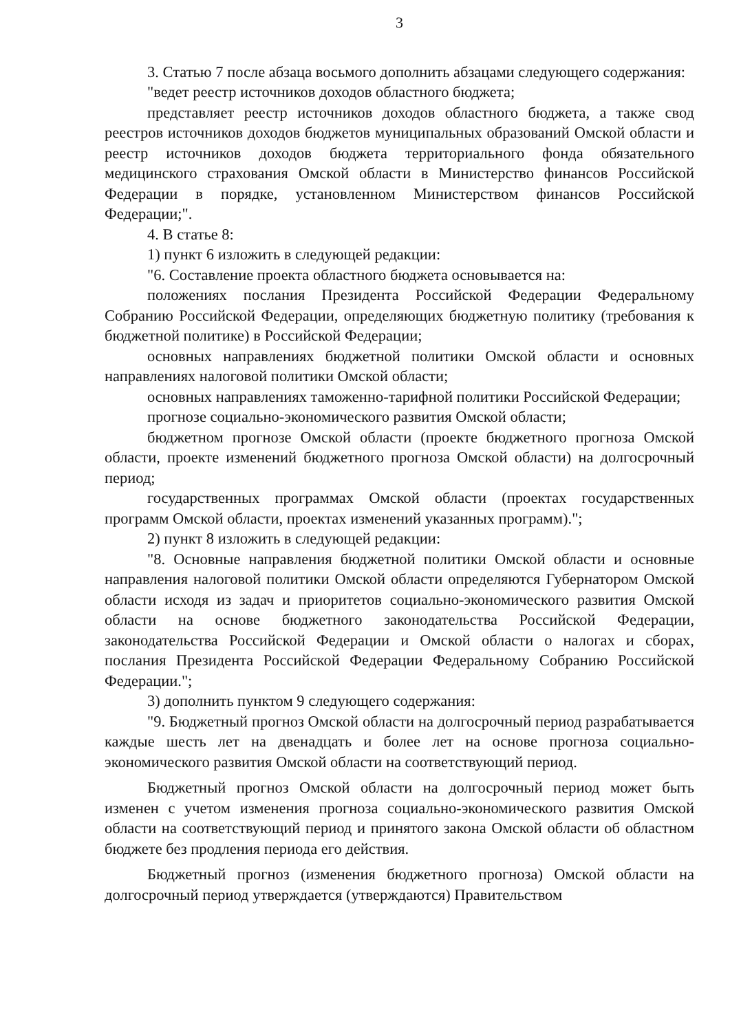3
3. Статью 7 после абзаца восьмого дополнить абзацами следующего содержания:
"ведет реестр источников доходов областного бюджета;
представляет реестр источников доходов областного бюджета, а также свод реестров источников доходов бюджетов муниципальных образований Омской области и реестр источников доходов бюджета территориального фонда обязательного медицинского страхования Омской области в Министерство финансов Российской Федерации в порядке, установленном Министерством финансов Российской Федерации;".
4. В статье 8:
1) пункт 6 изложить в следующей редакции:
"6. Составление проекта областного бюджета основывается на:
положениях послания Президента Российской Федерации Федеральному Собранию Российской Федерации, определяющих бюджетную политику (требования к бюджетной политике) в Российской Федерации;
основных направлениях бюджетной политики Омской области и основных направлениях налоговой политики Омской области;
основных направлениях таможенно-тарифной политики Российской Федерации;
прогнозе социально-экономического развития Омской области;
бюджетном прогнозе Омской области (проекте бюджетного прогноза Омской области, проекте изменений бюджетного прогноза Омской области) на долгосрочный период;
государственных программах Омской области (проектах государственных программ Омской области, проектах изменений указанных программ).";
2) пункт 8 изложить в следующей редакции:
"8. Основные направления бюджетной политики Омской области и основные направления налоговой политики Омской области определяются Губернатором Омской области исходя из задач и приоритетов социально-экономического развития Омской области на основе бюджетного законодательства Российской Федерации, законодательства Российской Федерации и Омской области о налогах и сборах, послания Президента Российской Федерации Федеральному Собранию Российской Федерации.";
3) дополнить пунктом 9 следующего содержания:
"9. Бюджетный прогноз Омской области на долгосрочный период разрабатывается каждые шесть лет на двенадцать и более лет на основе прогноза социально-экономического развития Омской области на соответствующий период.
Бюджетный прогноз Омской области на долгосрочный период может быть изменен с учетом изменения прогноза социально-экономического развития Омской области на соответствующий период и принятого закона Омской области об областном бюджете без продления периода его действия.
Бюджетный прогноз (изменения бюджетного прогноза) Омской области на долгосрочный период утверждается (утверждаются) Правительством